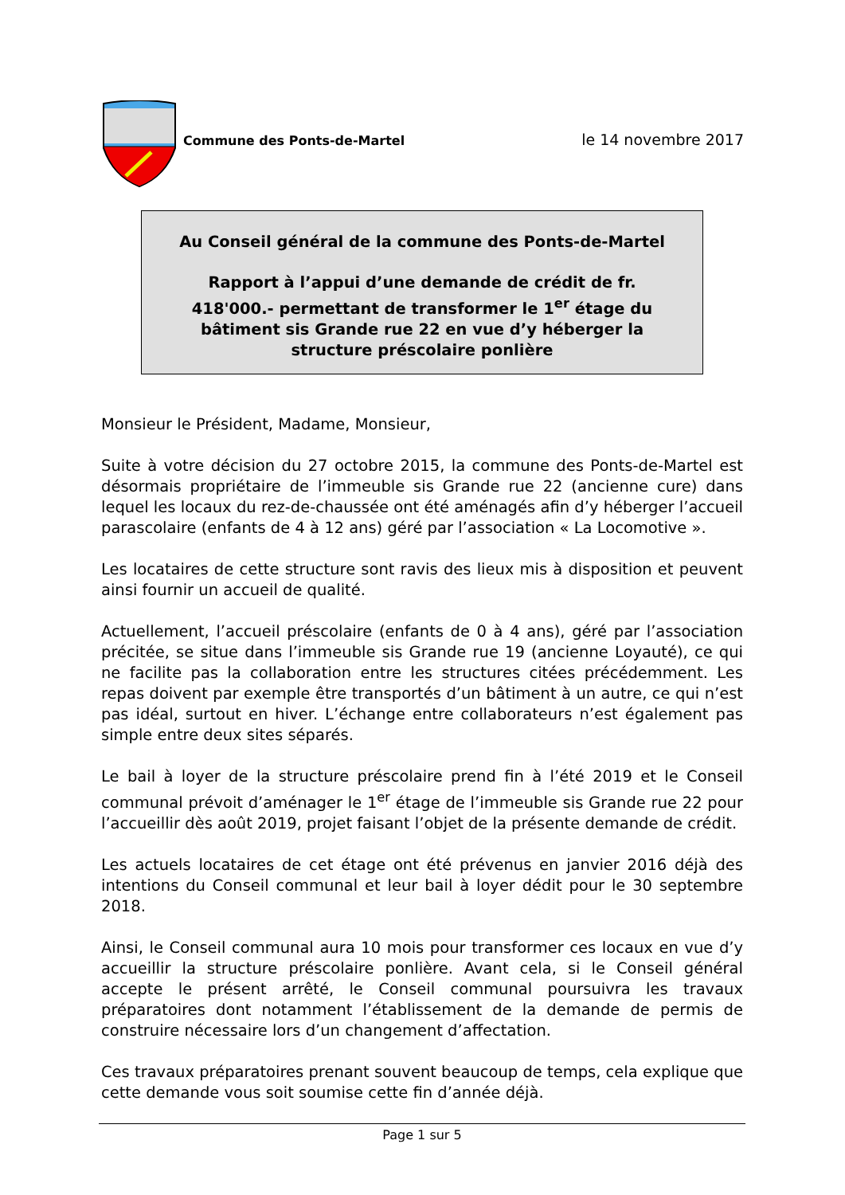Commune des Ponts-de-Martel
le 14 novembre 2017
Au Conseil général de la commune des Ponts-de-Martel
Rapport à l’appui d’une demande de crédit de fr. 418'000.- permettant de transformer le 1<sup>er</sup> étage du bâtiment sis Grande rue 22 en vue d’y héberger la structure préscolaire ponlière
Monsieur le Président, Madame, Monsieur,
Suite à votre décision du 27 octobre 2015, la commune des Ponts-de-Martel est désormais propriétaire de l’immeuble sis Grande rue 22 (ancienne cure) dans lequel les locaux du rez-de-chaussée ont été aménagés afin d’y héberger l’accueil parascolaire (enfants de 4 à 12 ans) géré par l’association « La Locomotive ».
Les locataires de cette structure sont ravis des lieux mis à disposition et peuvent ainsi fournir un accueil de qualité.
Actuellement, l’accueil préscolaire (enfants de 0 à 4 ans), géré par l’association précitée, se situe dans l’immeuble sis Grande rue 19 (ancienne Loyauté), ce qui ne facilite pas la collaboration entre les structures citées précédemment. Les repas doivent par exemple être transportés d’un bâtiment à un autre, ce qui n’est pas idéal, surtout en hiver. L’échange entre collaborateurs n’est également pas simple entre deux sites séparés.
Le bail à loyer de la structure préscolaire prend fin à l’été 2019 et le Conseil communal prévoit d’aménager le 1<sup>er</sup> étage de l’immeuble sis Grande rue 22 pour l’accueillir dès août 2019, projet faisant l’objet de la présente demande de crédit.
Les actuels locataires de cet étage ont été prévenus en janvier 2016 déjà des intentions du Conseil communal et leur bail à loyer dédit pour le 30 septembre 2018.
Ainsi, le Conseil communal aura 10 mois pour transformer ces locaux en vue d’y accueillir la structure préscolaire ponlière. Avant cela, si le Conseil général accepte le présent arrêté, le Conseil communal poursuivra les travaux préparatoires dont notamment l’établissement de la demande de permis de construire nécessaire lors d’un changement d’affectation.
Ces travaux préparatoires prenant souvent beaucoup de temps, cela explique que cette demande vous soit soumise cette fin d’année déjà.
Page 1 sur 5